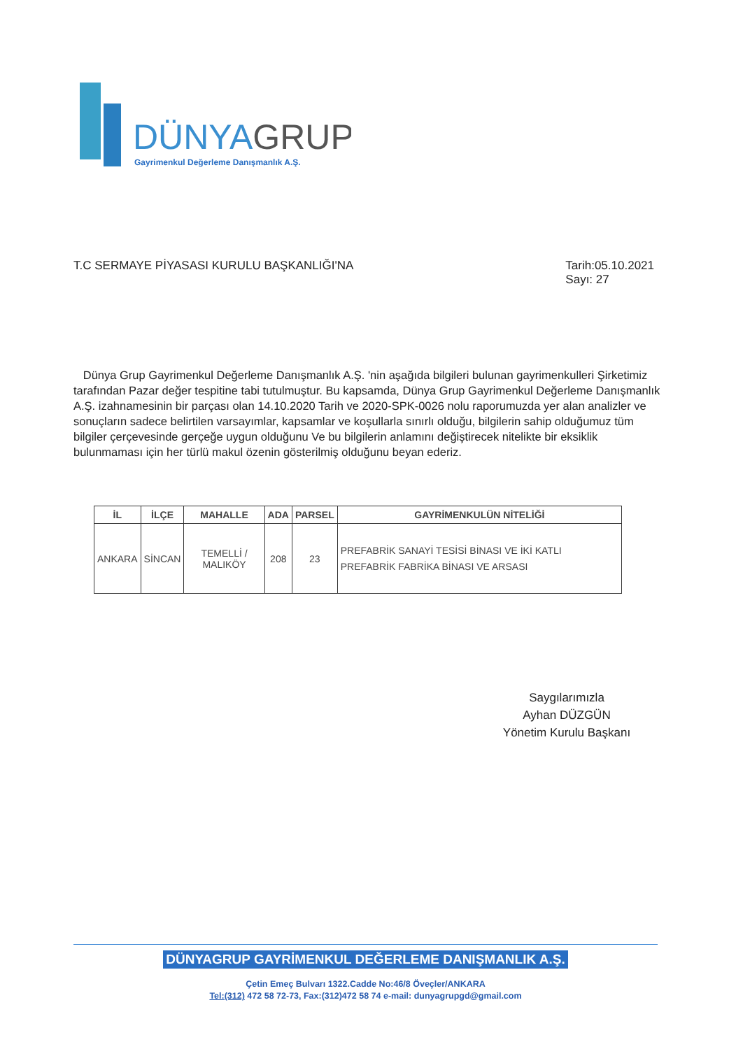DÜNYAGRUP
Gayrimenkul Değerleme Danışmanlık A.Ş.
T.C SERMAYE PİYASASI KURULU BAŞKANLIĞI'NA
Tarih:05.10.2021
Sayı: 27
Dünya Grup Gayrimenkul Değerleme Danışmanlık A.Ş. 'nin aşağıda bilgileri bulunan gayrimenkulleri Şirketimiz tarafından Pazar değer tespitine tabi tutulmuştur. Bu kapsamda, Dünya Grup Gayrimenkul Değerleme Danışmanlık A.Ş. izahnamesinin bir parçası olan 14.10.2020 Tarih ve 2020-SPK-0026 nolu raporumuzda yer alan analizler ve sonuçların sadece belirtilen varsayımlar, kapsamlar ve koşullarla sınırlı olduğu, bilgilerin sahip olduğumuz tüm bilgiler çerçevesinde gerçeğe uygun olduğunu Ve bu bilgilerin anlamını değiştirecek nitelikte bir eksiklik bulunmaması için her türlü makul özenin gösterilmiş olduğunu beyan ederiz.
| İL | İLÇE | MAHALLE | ADA | PARSEL | GAYRİMENKULÜN NİTELİĞİ |
| --- | --- | --- | --- | --- | --- |
| ANKARA | SİNCAN | TEMELLİ / MALIKÖY | 208 | 23 | PREFABRİK SANAYİ TESİSİ BİNASI VE İKİ KATLI PREFABRİK FABRİKA BİNASI VE ARSASI |
Saygılarımızla
Ayhan DÜZGÜN
Yönetim Kurulu Başkanı
DÜNYAGRUP GAYRİMENKUL DEĞERLEME DANIŞMANLIK A.Ş.
Çetin Emeç Bulvarı 1322.Cadde No:46/8 Öveçler/ANKARA
Tel:(312) 472 58 72-73, Fax:(312)472 58 74 e-mail: dunyagrupgd@gmail.com